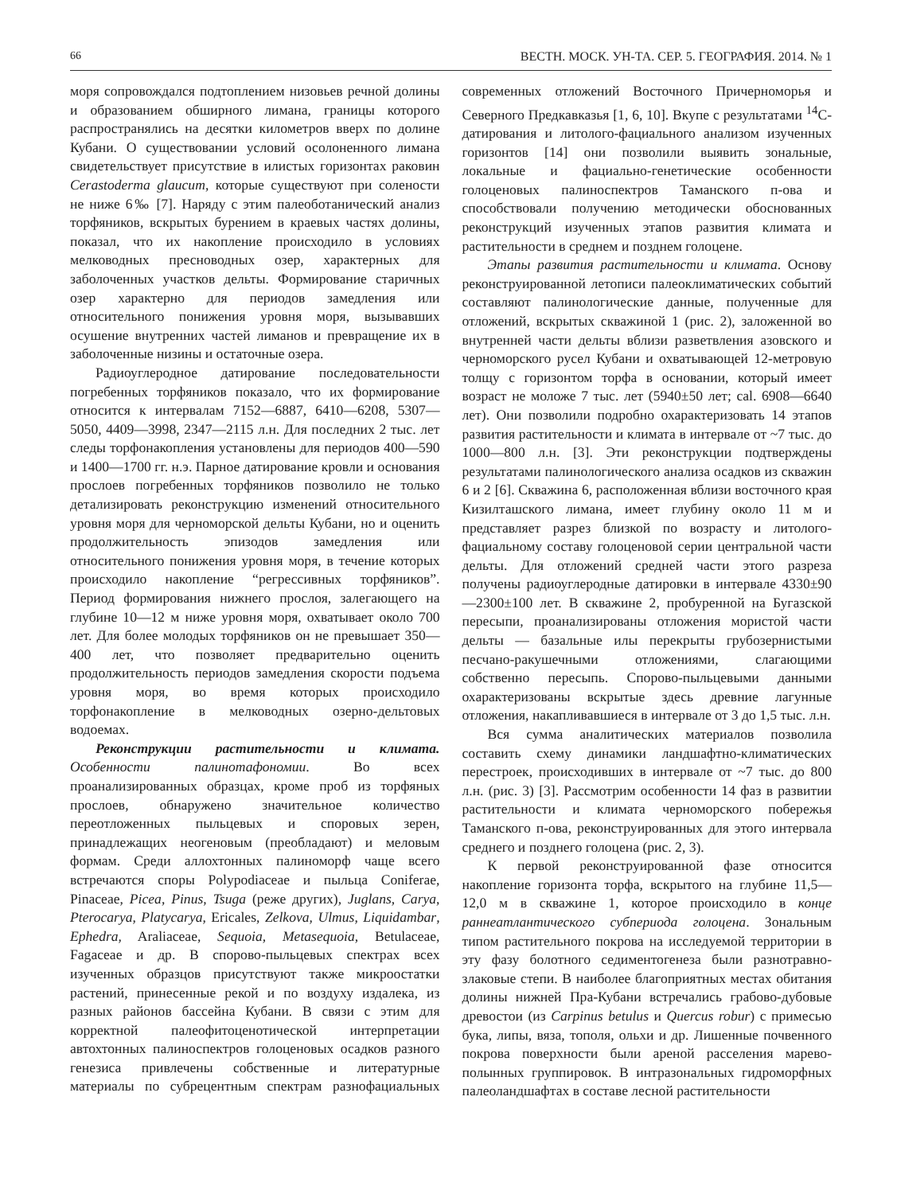66 ВЕСТН. МОСК. УН-ТА. СЕР. 5. ГЕОГРАФИЯ. 2014. № 1
моря сопровождался подтоплением низовьев речной долины и образованием обширного лимана, границы которого распространялись на десятки километров вверх по долине Кубани. О существовании условий осолоненного лимана свидетельствует присутствие в илистых горизонтах раковин Cerastoderma glaucum, которые существуют при солености не ниже 6‰ [7]. Наряду с этим палеоботанический анализ торфяников, вскрытых бурением в краевых частях долины, показал, что их накопление происходило в условиях мелководных пресноводных озер, характерных для заболоченных участков дельты. Формирование старичных озер характерно для периодов замедления или относительного понижения уровня моря, вызывавших осушение внутренних частей лиманов и превращение их в заболоченные низины и остаточные озера.
Радиоуглеродное датирование последовательности погребенных торфяников показало, что их формирование относится к интервалам 7152—6887, 6410—6208, 5307—5050, 4409—3998, 2347—2115 л.н. Для последних 2 тыс. лет следы торфонакопления установлены для периодов 400—590 и 1400—1700 гг. н.э. Парное датирование кровли и основания прослоев погребенных торфяников позволило не только детализировать реконструкцию изменений относительного уровня моря для черноморской дельты Кубани, но и оценить продолжительность эпизодов замедления или относительного понижения уровня моря, в течение которых происходило накопление “регрессивных торфяников”. Период формирования нижнего прослоя, залегающего на глубине 10—12 м ниже уровня моря, охватывает около 700 лет. Для более молодых торфяников он не превышает 350—400 лет, что позволяет предварительно оценить продолжительность периодов замедления скорости подъема уровня моря, во время которых происходило торфонакопление в мелководных озерно-дельтовых водоемах.
Реконструкции растительности и климата. Особенности палинотафономии. Во всех проанализированных образцах, кроме проб из торфяных прослоев, обнаружено значительное количество переотложенных пыльцевых и споровых зерен, принадлежащих неогеновым (преобладают) и меловым формам. Среди аллохтонных палиноморф чаще всего встречаются споры Polypodiaceae и пыльца Coniferae, Pinaceae, Picea, Pinus, Tsuga (реже других), Juglans, Carya, Pterocarya, Platycarya, Ericales, Zelkova, Ulmus, Liquidambar, Ephedra, Araliaceae, Sequoia, Metasequoia, Betulaceae, Fagaceae и др. В спорово-пыльцевых спектрах всех изученных образцов присутствуют также микроостатки растений, принесенные рекой и по воздуху издалека, из разных районов бассейна Кубани. В связи с этим для корректной палеофитоценотической интерпретации автохтонных палиноспектров голоценовых осадков разного генезиса привлечены собственные и литературные материалы по субрецентным спектрам разнофациальных современных отложений Восточного Причерноморья и Северного Предкавказья [1, 6, 10]. Вкупе с результатами <sup>14</sup>С-датирования и литолого-фациального анализом изученных горизонтов [14] они позволили выявить зональные, локальные и фациально-генетические особенности голоценовых палиноспектров Таманского п-ова и способствовали получению методически обоснованных реконструкций изученных этапов развития климата и растительности в среднем и позднем голоцене.
Этапы развития растительности и климата. Основу реконструированной летописи палеоклиматических событий составляют палинологические данные, полученные для отложений, вскрытых скважиной 1 (рис. 2), заложенной во внутренней части дельты вблизи разветвления азовского и черноморского русел Кубани и охватывающей 12-метровую толщу с горизонтом торфа в основании, который имеет возраст не моложе 7 тыс. лет (5940±50 лет; cal. 6908—6640 лет). Они позволили подробно охарактеризовать 14 этапов развития растительности и климата в интервале от ~7 тыс. до 1000—800 л.н. [3]. Эти реконструкции подтверждены результатами палинологического анализа осадков из скважин 6 и 2 [6]. Скважина 6, расположенная вблизи восточного края Кизилташского лимана, имеет глубину около 11 м и представляет разрез близкой по возрасту и литолого-фациальному составу голоценовой серии центральной части дельты. Для отложений средней части этого разреза получены радиоуглеродные датировки в интервале 4330±90—2300±100 лет. В скважине 2, пробуренной на Бугазской пересыпи, проанализированы отложения мористой части дельты — базальные илы перекрыты грубозернистыми песчано-ракушечными отложениями, слагающими собственно пересыпь. Спорово-пыльцевыми данными охарактеризованы вскрытые здесь древние лагунные отложения, накапливавшиеся в интервале от 3 до 1,5 тыс. л.н.
Вся сумма аналитических материалов позволила составить схему динамики ландшафтно-климатических перестроек, происходивших в интервале от ~7 тыс. до 800 л.н. (рис. 3) [3]. Рассмотрим особенности 14 фаз в развитии растительности и климата черноморского побережья Таманского п-ова, реконструированных для этого интервала среднего и позднего голоцена (рис. 2, 3).
К первой реконструированной фазе относится накопление горизонта торфа, вскрытого на глубине 11,5—12,0 м в скважине 1, которое происходило в конце раннеатлантического субпериода голоцена. Зональным типом растительного покрова на исследуемой территории в эту фазу болотного седиментогенеза были разнотравно-злаковые степи. В наиболее благоприятных местах обитания долины нижней Пра-Кубани встречались грабово-дубовые древостои (из Carpinus betulus и Quercus robur) с примесью бука, липы, вяза, тополя, ольхи и др. Лишенные почвенного покрова поверхности были ареной расселения марево-полынных группировок. В интразональных гидроморфных палеоландшафтах в составе лесной растительности